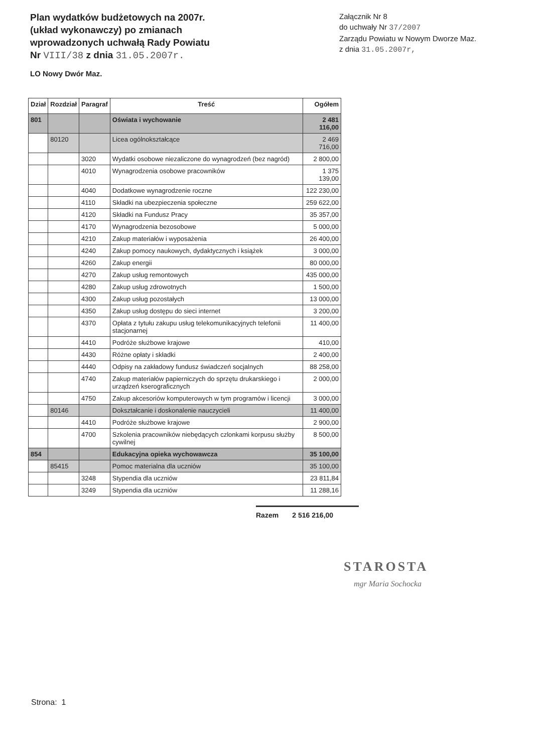Plan wydatków budżetowych na 2007r.
(układ wykonawczy) po zmianach
wprowadzonych uchwałą Rady Powiatu
Nr VIII/38 z dnia 31.05.2007r.
Załącznik Nr 8
do uchwały Nr 37/2007
Zarządu Powiatu w Nowym Dworze Maz.
z dnia 31.05.2007r,
LO Nowy Dwór Maz.
| Dział | Rozdział | Paragraf | Treść | Ogółem |
| --- | --- | --- | --- | --- |
| 801 | | | Oświata i wychowanie | 2 481 116,00 |
| | 80120 | | Licea ogólnokształcące | 2 469 716,00 |
| | | 3020 | Wydatki osobowe niezaliczone do wynagrodzeń (bez nagród) | 2 800,00 |
| | | 4010 | Wynagrodzenia osobowe pracowników | 1 375 139,00 |
| | | 4040 | Dodatkowe wynagrodzenie roczne | 122 230,00 |
| | | 4110 | Składki na ubezpieczenia społeczne | 259 622,00 |
| | | 4120 | Składki na Fundusz Pracy | 35 357,00 |
| | | 4170 | Wynagrodzenia bezosobowe | 5 000,00 |
| | | 4210 | Zakup materiałów i wyposażenia | 26 400,00 |
| | | 4240 | Zakup pomocy naukowych, dydaktycznych i książek | 3 000,00 |
| | | 4260 | Zakup energii | 80 000,00 |
| | | 4270 | Zakup usług remontowych | 435 000,00 |
| | | 4280 | Zakup usług zdrowotnych | 1 500,00 |
| | | 4300 | Zakup usług pozostałych | 13 000,00 |
| | | 4350 | Zakup usług dostępu do sieci internet | 3 200,00 |
| | | 4370 | Opłata z tytułu zakupu usług telekomunikacyjnych telefonii stacjonarnej | 11 400,00 |
| | | 4410 | Podróże służbowe krajowe | 410,00 |
| | | 4430 | Różne opłaty i składki | 2 400,00 |
| | | 4440 | Odpisy na zakładowy fundusz świadczeń socjalnych | 88 258,00 |
| | | 4740 | Zakup materiałów papierniczych do sprzętu drukarskiego i urządzeń kserograficznych | 2 000,00 |
| | | 4750 | Zakup akcesoriów komputerowych w tym programów i licencji | 3 000,00 |
| | 80146 | | Dokształcanie i doskonalenie nauczycieli | 11 400,00 |
| | | 4410 | Podróże służbowe krajowe | 2 900,00 |
| | | 4700 | Szkolenia pracowników niebędących czlonkami korpusu służby cywilnej | 8 500,00 |
| 854 | | | Edukacyjna opieka wychowawcza | 35 100,00 |
| | 85415 | | Pomoc materialna dla uczniów | 35 100,00 |
| | | 3248 | Stypendia dla uczniów | 23 811,84 |
| | | 3249 | Stypendia dla uczniów | 11 288,16 |
Razem 2 516 216,00
STAROSTA
mgr Maria Sochocka
Strona: 1